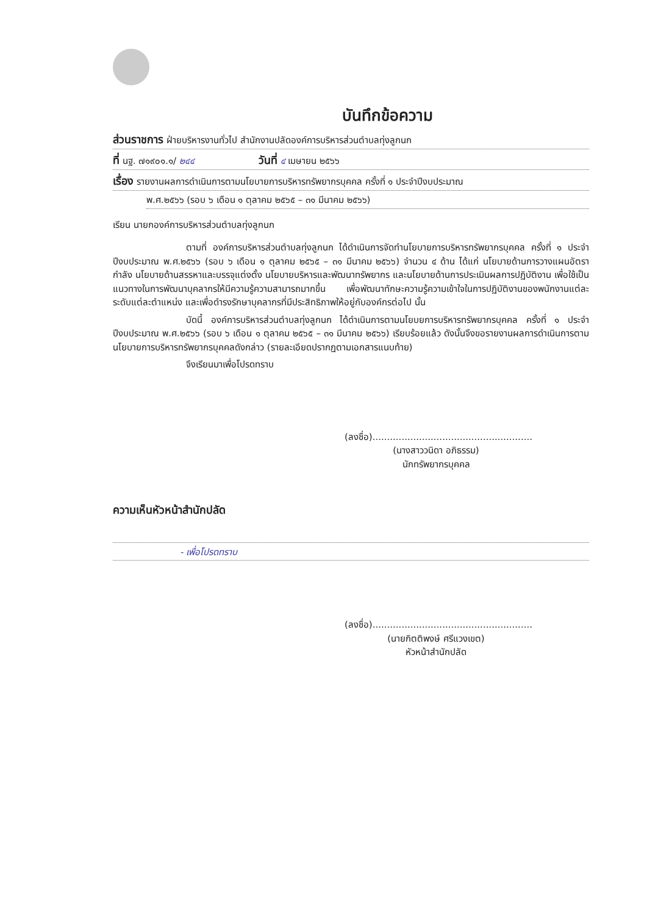บันทึกข้อความ
ส่วนราชการ ฝ่ายบริหารงานทั่วไป สำนักงานปลัดองค์การบริหารส่วนตำบลทุ่งลูกนก
ที่ นฐ. ๗๑๙๐๑.๑/ ๒๔๔ วันที่ ๔ เมษายน ๒๕๖๖
เรื่อง รายงานผลการดำเนินการตามนโยบายการบริหารทรัพยากรบุคคล ครั้งที่ ๑ ประจำปีงบประมาณ
พ.ศ.๒๕๖๖ (รอบ ๖ เดือน ๑ ตุลาคม ๒๕๖๕ – ๓๑ มีนาคม ๒๕๖๖)
เรียน นายกองค์การบริหารส่วนตำบลทุ่งลูกนก
ตามที่ องค์การบริหารส่วนตำบลทุ่งลูกนก ได้ดำเนินการจัดทำนโยบายการบริหารทรัพยากรบุคคล ครั้งที่ ๑ ประจำปีงบประมาณ พ.ศ.๒๕๖๖ (รอบ ๖ เดือน ๑ ตุลาคม ๒๕๖๕ – ๓๑ มีนาคม ๒๕๖๖) จำนวน ๔ ด้าน ได้แก่ นโยบายด้านการวางแผนอัตรากำลัง นโยบายด้านสรรหาและบรรจุแต่งตั้ง นโยบายบริหารและพัฒนาทรัพยากร และนโยบายด้านการประเมินผลการปฏิบัติงาน เพื่อใช้เป็นแนวทางในการพัฒนาบุคลากรให้มีความรู้ความสามารถมากขึ้น เพื่อพัฒนาทักษะความรู้ความเข้าใจในการปฏิบัติงานของพนักงานแต่ละระดับแต่ละตำแหน่ง และเพื่อดำรงรักษาบุคลากรที่มีประสิทธิภาพให้อยู่กับองค์กรต่อไป นั้น
บัดนี้ องค์การบริหารส่วนตำบลทุ่งลูกนก ได้ดำเนินการตามนโยบยการบริหารทรัพยากรบุคคล ครั้งที่ ๑ ประจำปีงบประมาณ พ.ศ.๒๕๖๖ (รอบ ๖ เดือน ๑ ตุลาคม ๒๕๖๕ – ๓๑ มีนาคม ๒๕๖๖) เรียบร้อยแล้ว ดังนั้นจึงขอรายงานผลการดำเนินการตามนโยบายการบริหารทรัพยากรบุคคลดังกล่าว (รายละเอียดปรากฏตามเอกสารแนบท้าย)
จึงเรียนมาเพื่อโปรดทราบ
(ลงชื่อ).......................................................
(นางสาววนิดา อภิธรรม)
นักทรัพยากรบุคคล
ความเห็นหัวหน้าสำนักปลัด
- เพื่อโปรดทราบ
(ลงชื่อ).......................................................
(นายกิตติพงษ์ ศรีแวงเขต)
หัวหน้าสำนักปลัด